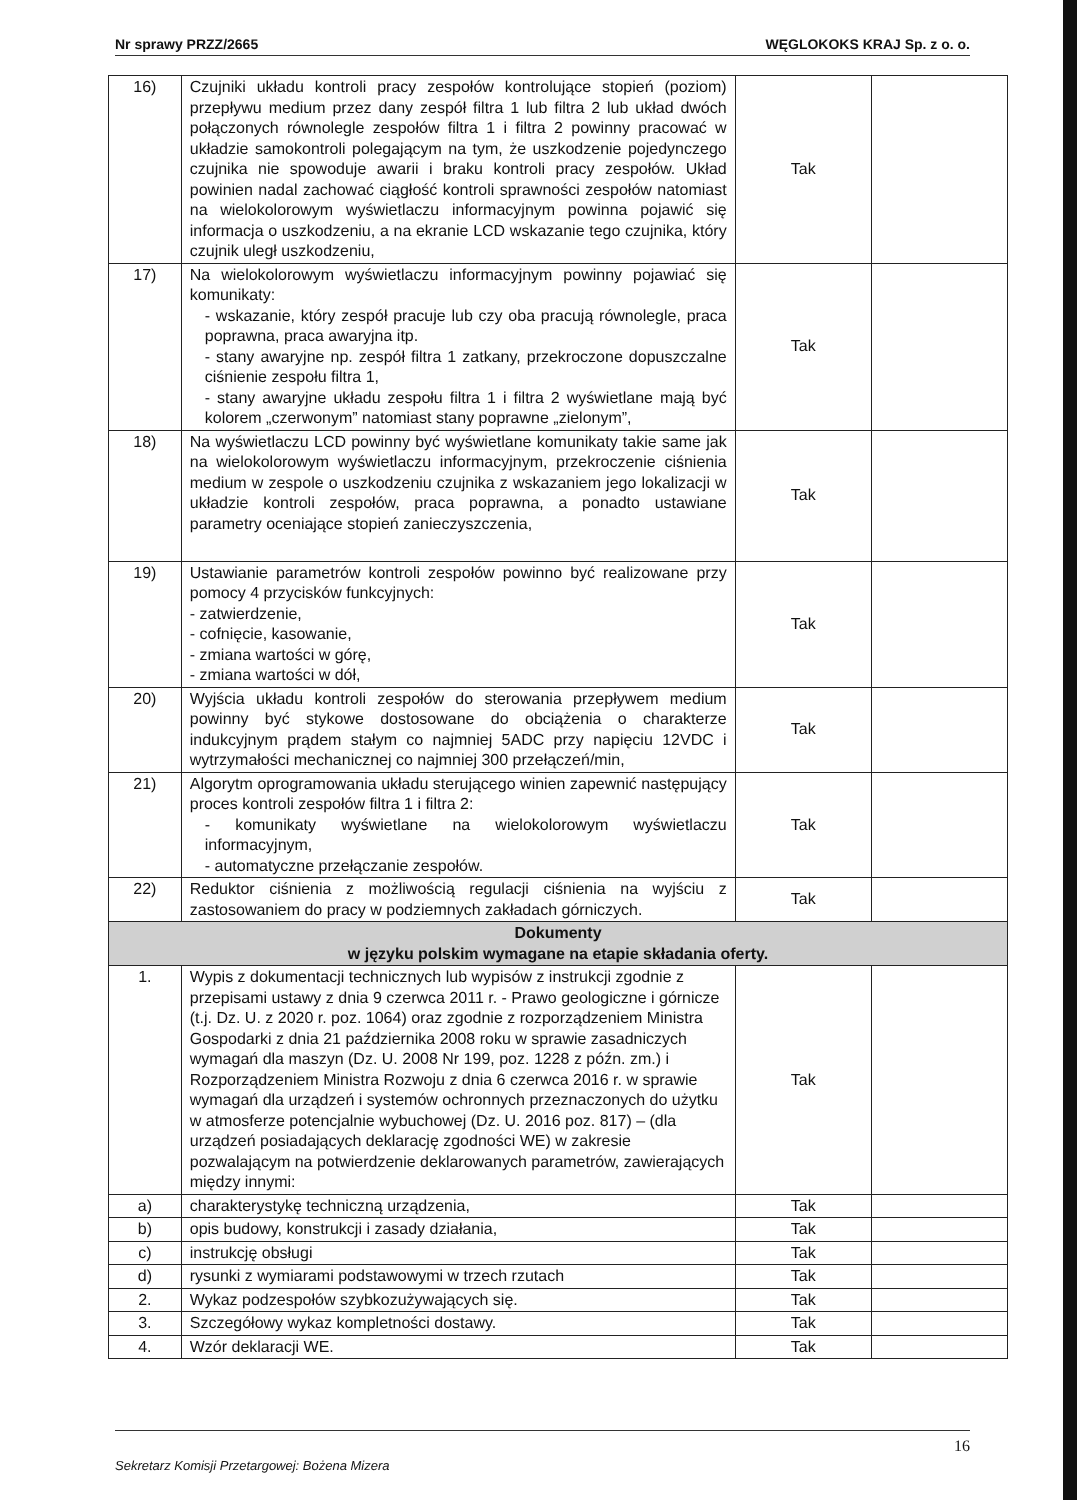Nr sprawy PRZZ/2665 WĘGLOKOKS KRAJ Sp. z o. o.
| 16) | Czujniki układu kontroli pracy zespołów kontrolujące stopień (poziom) przepływu medium przez dany zespół filtra 1 lub filtra 2 lub układ dwóch połączonych równolegle zespołów filtra 1 i filtra 2 powinny pracować w układzie samokontroli polegającym na tym, że uszkodzenie pojedynczego czujnika nie spowoduje awarii i braku kontroli pracy zespołów. Układ powinien nadal zachować ciągłość kontroli sprawności zespołów natomiast na wielokolorowym wyświetlaczu informacyjnym powinna pojawić się informacja o uszkodzeniu, a na ekranie LCD wskazanie tego czujnika, który czujnik uległ uszkodzeniu, | Tak | |
| 17) | Na wielokolorowym wyświetlaczu informacyjnym powinny pojawiać się komunikaty: - wskazanie, który zespół pracuje lub czy oba pracują równolegle, praca poprawna, praca awaryjna itp. - stany awaryjne np. zespół filtra 1 zatkany, przekroczone dopuszczalne ciśnienie zespołu filtra 1, - stany awaryjne układu zespołu filtra 1 i filtra 2 wyświetlane mają być kolorem „czerwonym” natomiast stany poprawne „zielonym”, | Tak | |
| 18) | Na wyświetlaczu LCD powinny być wyświetlane komunikaty takie same jak na wielokolorowym wyświetlaczu informacyjnym, przekroczenie ciśnienia medium w zespole o uszkodzeniu czujnika z wskazaniem jego lokalizacji w układzie kontroli zespołów, praca poprawna, a ponadto ustawiane parametry oceniające stopień zanieczyszczenia, | Tak | |
| 19) | Ustawianie parametrów kontroli zespołów powinno być realizowane przy pomocy 4 przycisków funkcyjnych: - zatwierdzenie, - cofnięcie, kasowanie, - zmiana wartości w górę, - zmiana wartości w dół, | Tak | |
| 20) | Wyjścia układu kontroli zespołów do sterowania przepływem medium powinny być stykowe dostosowane do obciążenia o charakterze indukcyjnym prądem stałym co najmniej 5ADC przy napięciu 12VDC i wytrzymałości mechanicznej co najmniej 300 przełączeń/min, | Tak | |
| 21) | Algorytm oprogramowania układu sterującego winien zapewnić następujący proces kontroli zespołów filtra 1 i filtra 2: - komunikaty wyświetlane na wielokolorowym wyświetlaczu informacyjnym, - automatyczne przełączanie zespołów. | Tak | |
| 22) | Reduktor ciśnienia z możliwością regulacji ciśnienia na wyjściu z zastosowaniem do pracy w podziemnych zakładach górniczych. | Tak | |
| Dokumenty w języku polskim wymagane na etapie składania oferty. | | | |
| 1. | Wypis z dokumentacji technicznych lub wypisów z instrukcji zgodnie z przepisami ustawy z dnia 9 czerwca 2011 r. - Prawo geologiczne i górnicze (t.j. Dz. U. z 2020 r. poz. 1064) oraz zgodnie z rozporządzeniem Ministra Gospodarki z dnia 21 października 2008 roku w sprawie zasadniczych wymagań dla maszyn (Dz. U. 2008 Nr 199, poz. 1228 z późn. zm.) i Rozporządzeniem Ministra Rozwoju z dnia 6 czerwca 2016 r. w sprawie wymagań dla urządzeń i systemów ochronnych przeznaczonych do użytku w atmosferze potencjalnie wybuchowej (Dz. U. 2016 poz. 817) – (dla urządzeń posiadających deklarację zgodności WE) w zakresie pozwalającym na potwierdzenie deklarowanych parametrów, zawierających między innymi: | Tak | |
| a) | charakterystykę techniczną urządzenia, | Tak | |
| b) | opis budowy, konstrukcji i zasady działania, | Tak | |
| c) | instrukcję obsługi | Tak | |
| d) | rysunki z wymiarami podstawowymi w trzech rzutach | Tak | |
| 2. | Wykaz podzespołów szybkozużywających się. | Tak | |
| 3. | Szczegółowy wykaz kompletności dostawy. | Tak | |
| 4. | Wzór deklaracji WE. | Tak | |
16
Sekretarz Komisji Przetargowej: Bożena Mizera